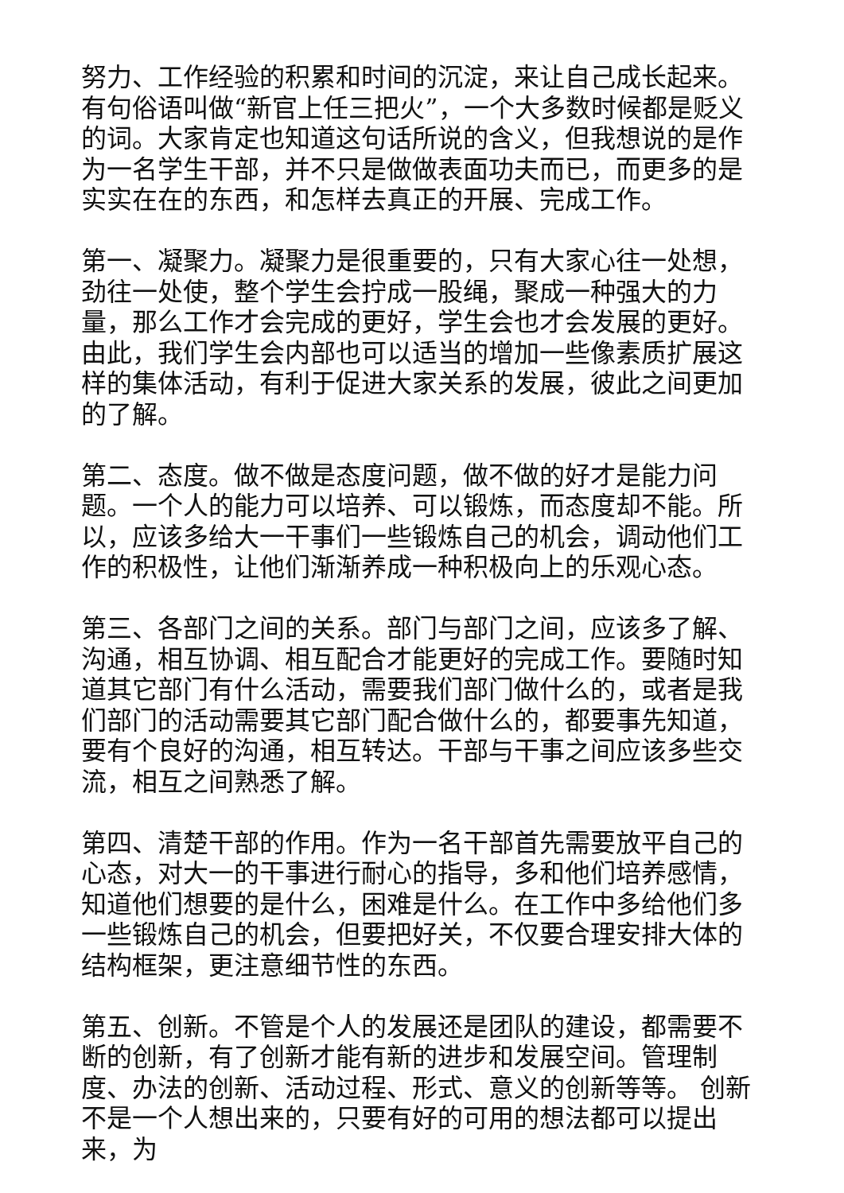努力、工作经验的积累和时间的沉淀，来让自己成长起来。有句俗语叫做“新官上任三把火”，一个大多数时候都是贬义的词。大家肯定也知道这句话所说的含义，但我想说的是作为一名学生干部，并不只是做做表面功夫而已，而更多的是实实在在的东西，和怎样去真正的开展、完成工作。
第一、凝聚力。凝聚力是很重要的，只有大家心往一处想，劲往一处使，整个学生会拧成一股绳，聚成一种强大的力量，那么工作才会完成的更好，学生会也才会发展的更好。由此，我们学生会内部也可以适当的增加一些像素质扩展这样的集体活动，有利于促进大家关系的发展，彼此之间更加的了解。
第二、态度。做不做是态度问题，做不做的好才是能力问题。一个人的能力可以培养、可以锻炼，而态度却不能。所以，应该多给大一干事们一些锻炼自己的机会，调动他们工作的积极性，让他们渐渐养成一种积极向上的乐观心态。
第三、各部门之间的关系。部门与部门之间，应该多了解、沟通，相互协调、相互配合才能更好的完成工作。要随时知道其它部门有什么活动，需要我们部门做什么的，或者是我们部门的活动需要其它部门配合做什么的，都要事先知道，要有个良好的沟通，相互转达。干部与干事之间应该多些交流，相互之间熟悉了解。
第四、清楚干部的作用。作为一名干部首先需要放平自己的心态，对大一的干事进行耐心的指导，多和他们培养感情，知道他们想要的是什么，困难是什么。在工作中多给他们多一些锻炼自己的机会，但要把好关，不仅要合理安排大体的结构框架，更注意细节性的东西。
第五、创新。不管是个人的发展还是团队的建设，都需要不断的创新，有了创新才能有新的进步和发展空间。管理制度、办法的创新、活动过程、形式、意义的创新等等。 创新不是一个人想出来的，只要有好的可用的想法都可以提出来，为